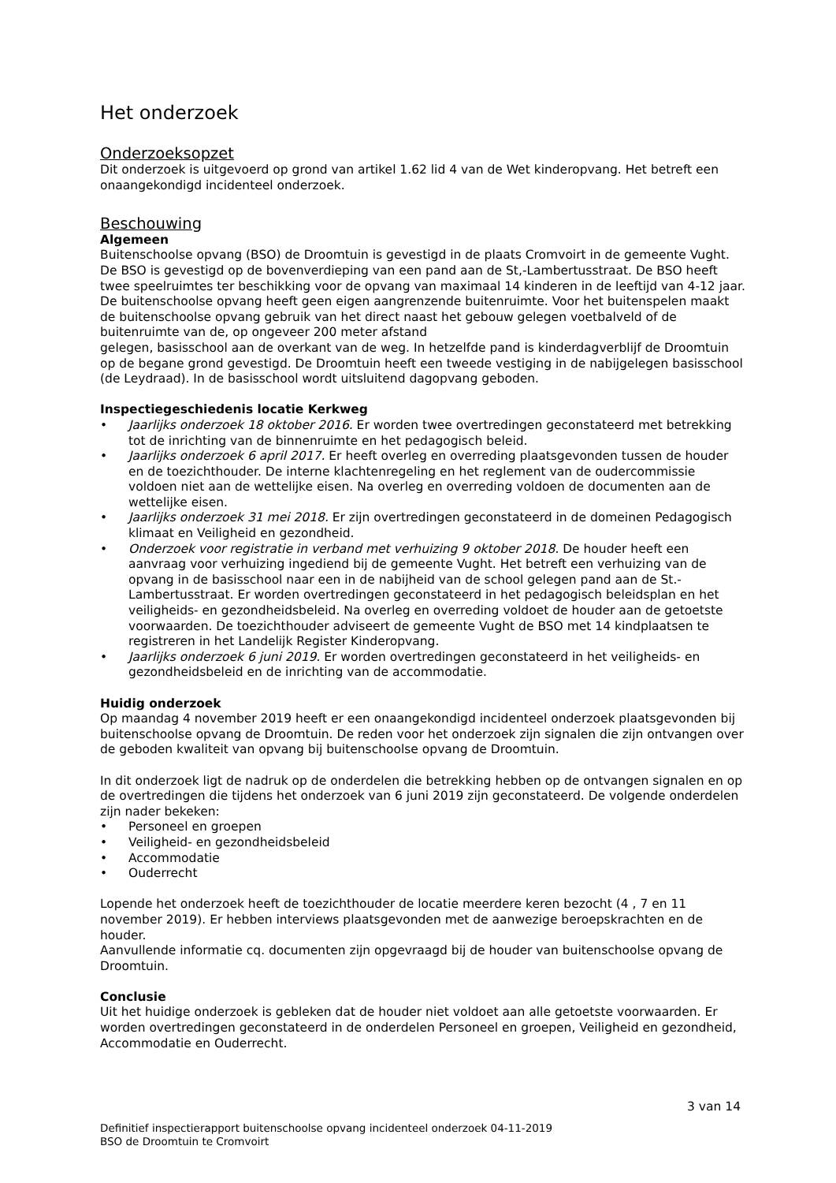Het onderzoek
Onderzoeksopzet
Dit onderzoek is uitgevoerd op grond van artikel 1.62 lid 4 van de Wet kinderopvang. Het betreft een onaangekondigd incidenteel onderzoek.
Beschouwing
Algemeen
Buitenschoolse opvang (BSO) de Droomtuin is gevestigd in de plaats Cromvoirt in de gemeente Vught. De BSO is gevestigd op de bovenverdieping van een pand aan de St,-Lambertusstraat. De BSO heeft twee speelruimtes ter beschikking voor de opvang van maximaal 14 kinderen in de leeftijd van 4-12 jaar. De buitenschoolse opvang heeft geen eigen aangrenzende buitenruimte. Voor het buitenspelen maakt de buitenschoolse opvang gebruik van het direct naast het gebouw gelegen voetbalveld of de buitenruimte van de, op ongeveer 200 meter afstand
gelegen, basisschool aan de overkant van de weg. In hetzelfde pand is kinderdagverblijf de Droomtuin op de begane grond gevestigd. De Droomtuin heeft een tweede vestiging in de nabijgelegen basisschool (de Leydraad). In de basisschool wordt uitsluitend dagopvang geboden.
Inspectiegeschiedenis locatie Kerkweg
• Jaarlijks onderzoek 18 oktober 2016. Er worden twee overtredingen geconstateerd met betrekking tot de inrichting van de binnenruimte en het pedagogisch beleid.
• Jaarlijks onderzoek 6 april 2017. Er heeft overleg en overreding plaatsgevonden tussen de houder en de toezichthouder. De interne klachtenregeling en het reglement van de oudercommissie voldoen niet aan de wettelijke eisen. Na overleg en overreding voldoen de documenten aan de wettelijke eisen.
• Jaarlijks onderzoek 31 mei 2018. Er zijn overtredingen geconstateerd in de domeinen Pedagogisch klimaat en Veiligheid en gezondheid.
• Onderzoek voor registratie in verband met verhuizing 9 oktober 2018. De houder heeft een aanvraag voor verhuizing ingediend bij de gemeente Vught. Het betreft een verhuizing van de opvang in de basisschool naar een in de nabijheid van de school gelegen pand aan de St.-Lambertusstraat. Er worden overtredingen geconstateerd in het pedagogisch beleidsplan en het veiligheids- en gezondheidsbeleid. Na overleg en overreding voldoet de houder aan de getoetste voorwaarden. De toezichthouder adviseert de gemeente Vught de BSO met 14 kindplaatsen te registreren in het Landelijk Register Kinderopvang.
• Jaarlijks onderzoek 6 juni 2019. Er worden overtredingen geconstateerd in het veiligheids- en gezondheidsbeleid en de inrichting van de accommodatie.
Huidig onderzoek
Op maandag 4 november 2019 heeft er een onaangekondigd incidenteel onderzoek plaatsgevonden bij buitenschoolse opvang de Droomtuin. De reden voor het onderzoek zijn signalen die zijn ontvangen over de geboden kwaliteit van opvang bij buitenschoolse opvang de Droomtuin.
In dit onderzoek ligt de nadruk op de onderdelen die betrekking hebben op de ontvangen signalen en op de overtredingen die tijdens het onderzoek van 6 juni 2019 zijn geconstateerd. De volgende onderdelen zijn nader bekeken:
• Personeel en groepen
• Veiligheid- en gezondheidsbeleid
• Accommodatie
• Ouderrecht
Lopende het onderzoek heeft de toezichthouder de locatie meerdere keren bezocht (4 , 7 en 11 november 2019). Er hebben interviews plaatsgevonden met de aanwezige beroepskrachten en de houder.
Aanvullende informatie cq. documenten zijn opgevraagd bij de houder van buitenschoolse opvang de Droomtuin.
Conclusie
Uit het huidige onderzoek is gebleken dat de houder niet voldoet aan alle getoetste voorwaarden. Er worden overtredingen geconstateerd in de onderdelen Personeel en groepen, Veiligheid en gezondheid, Accommodatie en Ouderrecht.
3 van 14
Definitief inspectierapport buitenschoolse opvang incidenteel onderzoek 04-11-2019
BSO de Droomtuin te Cromvoirt